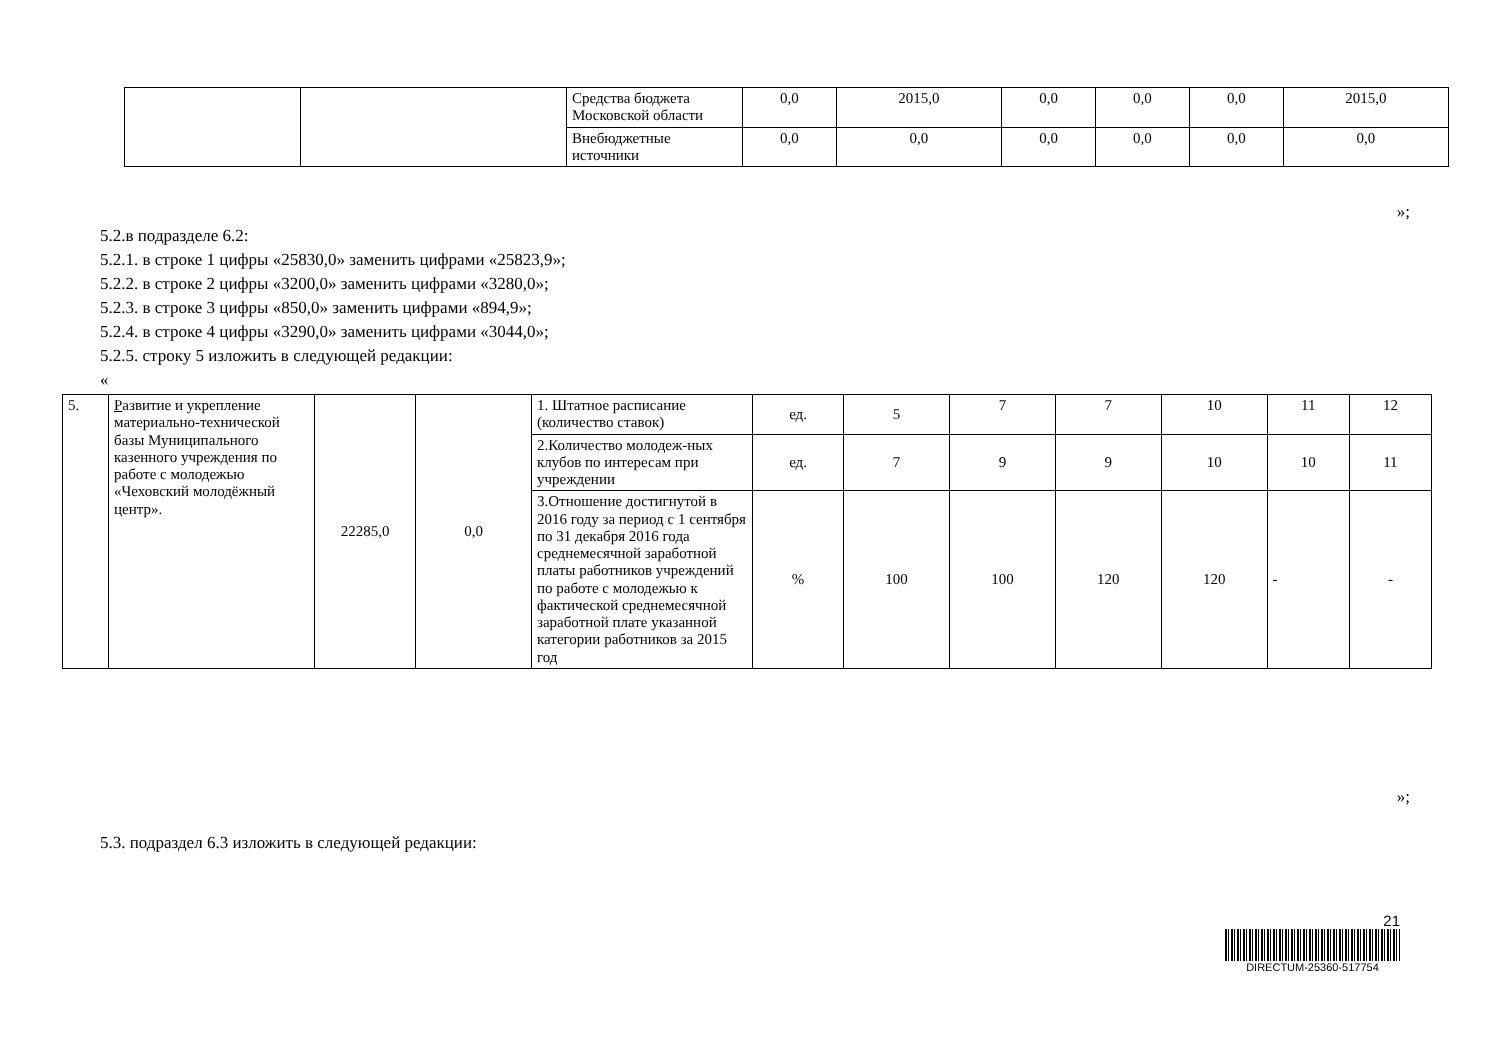| | | Средства бюджета Московской области | 0,0 | 2015,0 | 0,0 | 0,0 | 0,0 | 2015,0 |
| | | Внебюджетные источники | 0,0 | 0,0 | 0,0 | 0,0 | 0,0 | 0,0 |
»;
5.2.в подразделе 6.2:
5.2.1. в строке 1 цифры «25830,0» заменить цифрами «25823,9»;
5.2.2. в строке 2 цифры «3200,0» заменить цифрами «3280,0»;
5.2.3. в строке 3 цифры «850,0» заменить цифрами «894,9»;
5.2.4. в строке 4 цифры «3290,0» заменить цифрами «3044,0»;
5.2.5. строку 5 изложить в следующей редакции:
«
| 5. | Р азвитие и укрепление материально-технической базы Муниципального казенного учреждения по работе с молодежью «Чеховский молодёжный центр». | 22285,0 | 0,0 | 1. Штатное расписание (количество ставок) | ед. | 5 | 7 | 7 | 10 | 11 | 12 |
| | | | | 2.Количество молодеж-ных клубов по интересам при учреждении | ед. | 7 | 9 | 9 | 10 | 10 | 11 |
| | | | | 3.Отношение достигнутой в 2016 году за период с 1 сентября по 31 декабря 2016 года среднемесячной заработной платы работников учреждений по работе с молодежью к фактической среднемесячной заработной плате указанной категории работников за 2015 год | % | 100 | 100 | 120 | 120 | - | - |
»;
5.3. подраздел 6.3 изложить в следующей редакции:
21
DIRECTUM-25360-517754